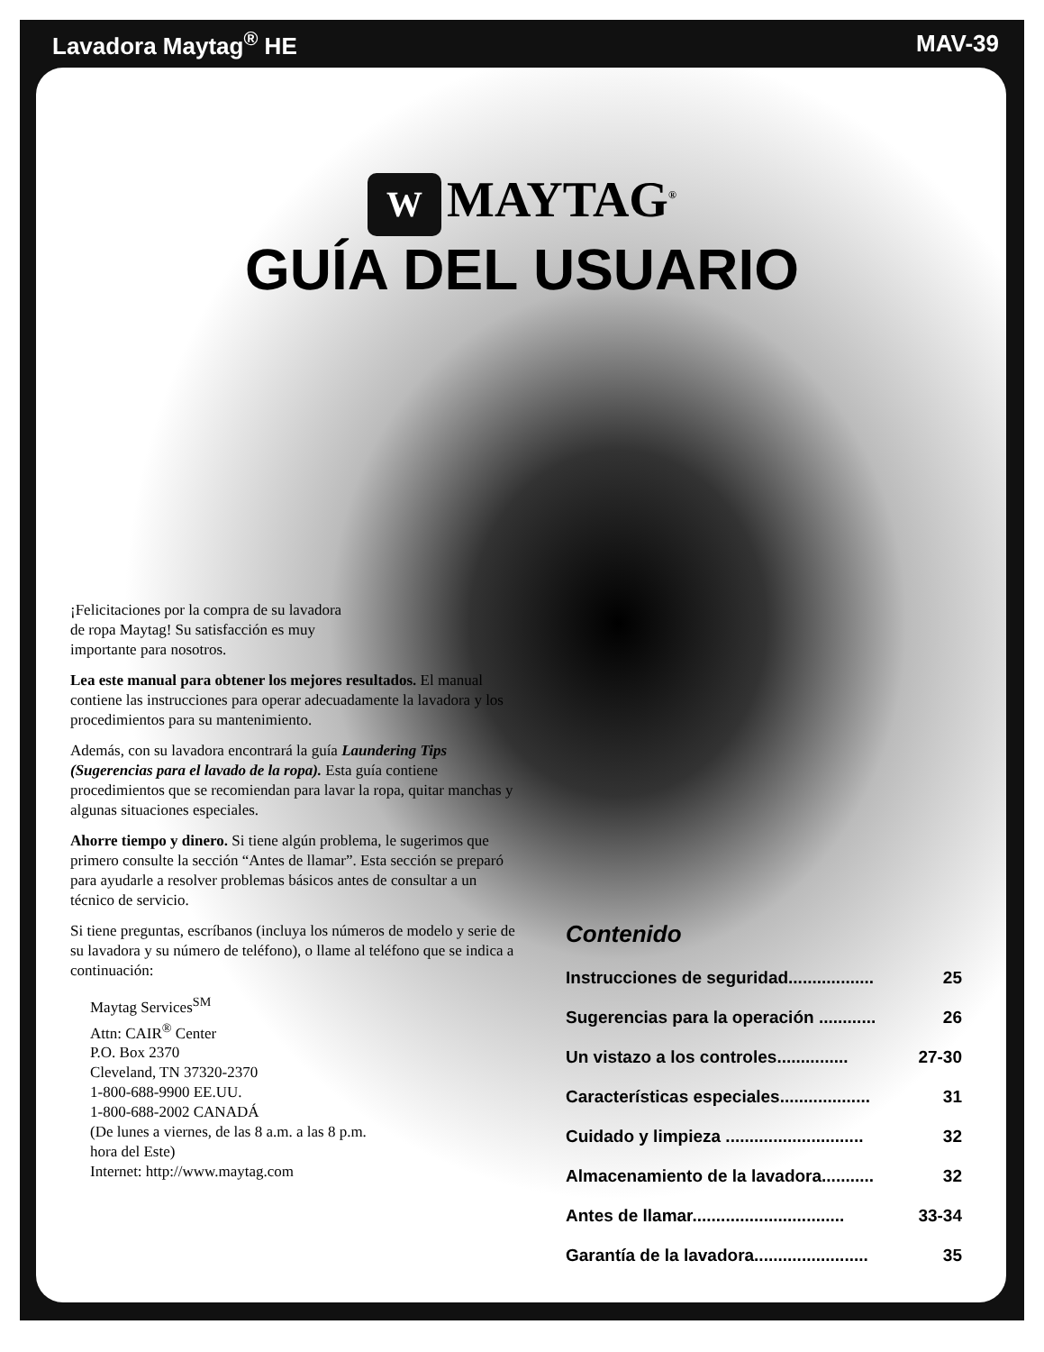Lavadora Maytag<sup>®</sup> HE MAV-39
W MAYTAG<sup>®</sup>
GUÍA DEL USUARIO
¡Felicitaciones por la compra de su lavadora de ropa Maytag! Su satisfacción es muy importante para nosotros.
Lea este manual para obtener los mejores resultados. El manual contiene las instrucciones para operar adecuadamente la lavadora y los procedimientos para su mantenimiento.
Además, con su lavadora encontrará la guía Laundering Tips (Sugerencias para el lavado de la ropa). Esta guía contiene procedimientos que se recomiendan para lavar la ropa, quitar manchas y algunas situaciones especiales.
Ahorre tiempo y dinero. Si tiene algún problema, le sugerimos que primero consulte la sección “Antes de llamar”. Esta sección se preparó para ayudarle a resolver problemas básicos antes de consultar a un técnico de servicio.
Si tiene preguntas, escríbanos (incluya los números de modelo y serie de su lavadora y su número de teléfono), o llame al teléfono que se indica a continuación:
Maytag Services<sup>SM</sup>
Attn: CAIR<sup>®</sup> Center
P.O. Box 2370
Cleveland, TN 37320-2370
1-800-688-9900 EE.UU.
1-800-688-2002 CANADÁ
(De lunes a viernes, de las 8 a.m. a las 8 p.m.
hora del Este)
Internet: http://www.maytag.com
Contenido
Instrucciones de seguridad.................. 25
Sugerencias para la operación ............ 26
Un vistazo a los controles............... 27-30
Características especiales................... 31
Cuidado y limpieza ............................. 32
Almacenamiento de la lavadora........... 32
Antes de llamar................................ 33-34
Garantía de la lavadora........................ 35